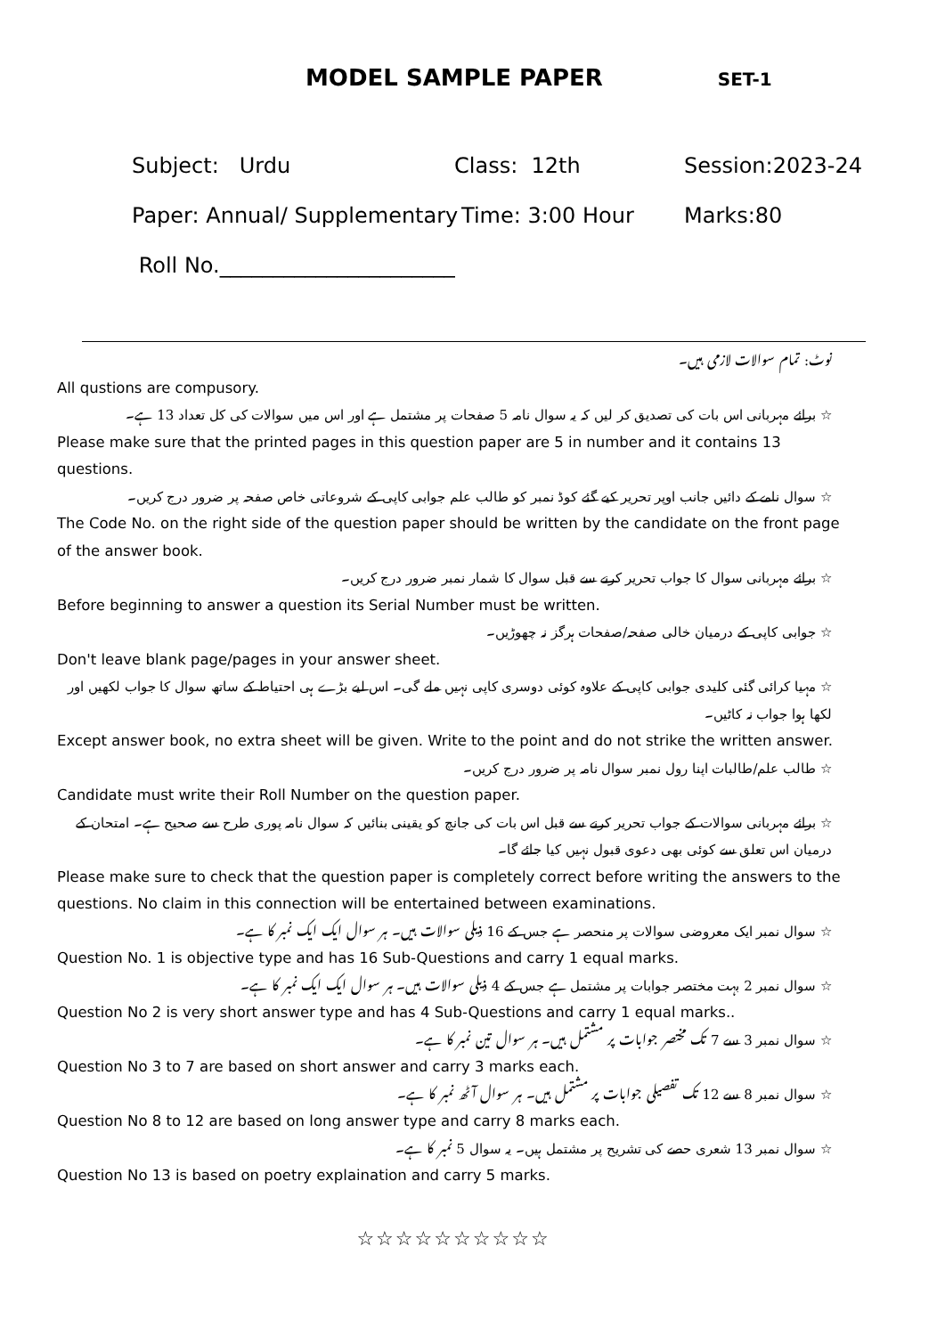MODEL SAMPLE PAPER SET-1
Subject: Urdu Class: 12th Session:2023-24
Paper: Annual/ Supplementary Time: 3:00 Hour Marks:80
Roll No.______________________
نوٹ: تمام سوالات لازمی ہیں۔
All qustions are compusory.
☆ برائے مہربانی اس بات کی تصدیق کر لیں کہ یہ سوال نامہ 5 صفحات پر مشتمل ہے اور اس میں سوالات کی کل تعداد 13 ہے۔
Please make sure that the printed pages in this question paper are 5 in number and it contains 13 questions.
☆ سوال نامے کے دائیں جانب اوپر تحریر کیے گئے کوڈ نمبر کو طالب علم جوابی کاپی کے شروعاتی خاص صفحہ پر ضرور درج کریں۔
The Code No. on the right side of the question paper should be written by the candidate on the front page of the answer book.
☆ برائے مہربانی سوال کا جواب تحریر کرنے سے قبل سوال کا شمار نمبر ضرور درج کریں۔
Before beginning to answer a question its Serial Number must be written.
☆ جوابی کاپی کے درمیان خالی صفحہ/صفحات ہرگز نہ چھوڑیں۔
Don't leave blank page/pages in your answer sheet.
☆ مہیا کرائی گئی کلیدی جوابی کاپی کے علاوہ کوئی دوسری کاپی نہیں ملے گی۔ اس لیے بڑے ہی احتیاط کے ساتھ سوال کا جواب لکھیں اور لکھا ہوا جواب نہ کاٹیں۔
Except answer book, no extra sheet will be given. Write to the point and do not strike the written answer.
☆ طالب علم/طالبات اپنا رول نمبر سوال نامہ پر ضرور درج کریں۔
Candidate must write their Roll Number on the question paper.
☆ برائے مہربانی سوالات کے جواب تحریر کرنے سے قبل اس بات کی جانچ کو یقینی بنائیں کہ سوال نامہ پوری طرح سے صحیح ہے۔ امتحان کے درمیان اس تعلق سے کوئی بھی دعوی قبول نہیں کیا جائے گا۔
Please make sure to check that the question paper is completely correct before writing the answers to the questions. No claim in this connection will be entertained between examinations.
☆ سوال نمبر ایک معروضی سوالات پر منحصر ہے جس کے 16 ذیلی سوالات ہیں۔ ہر سوال ایک ایک نمبر کا ہے۔
Question No. 1 is objective type and has 16 Sub-Questions and carry 1 equal marks.
☆ سوال نمبر 2 بہت مختصر جوابات پر مشتمل ہے جس کے 4 ذیلی سوالات ہیں۔ ہر سوال ایک ایک نمبر کا ہے۔
Question No 2 is very short answer type and has 4 Sub-Questions and carry 1 equal marks..
☆ سوال نمبر 3 سے 7 تک مختصر جوابات پر مشتمل ہیں۔ ہر سوال تین نمبر کا ہے۔
Question No 3 to 7 are based on short answer and carry 3 marks each.
☆ سوال نمبر 8 سے 12 تک تفصیلی جوابات پر مشتمل ہیں۔ ہر سوال آٹھ نمبر کا ہے۔
Question No 8 to 12 are based on long answer type and carry 8 marks each.
☆ سوال نمبر 13 شعری حصے کی تشریح پر مشتمل ہیں۔ یہ سوال 5 نمبر کا ہے۔
Question No 13 is based on poetry explaination and carry 5 marks.
☆☆☆☆☆☆☆☆☆☆